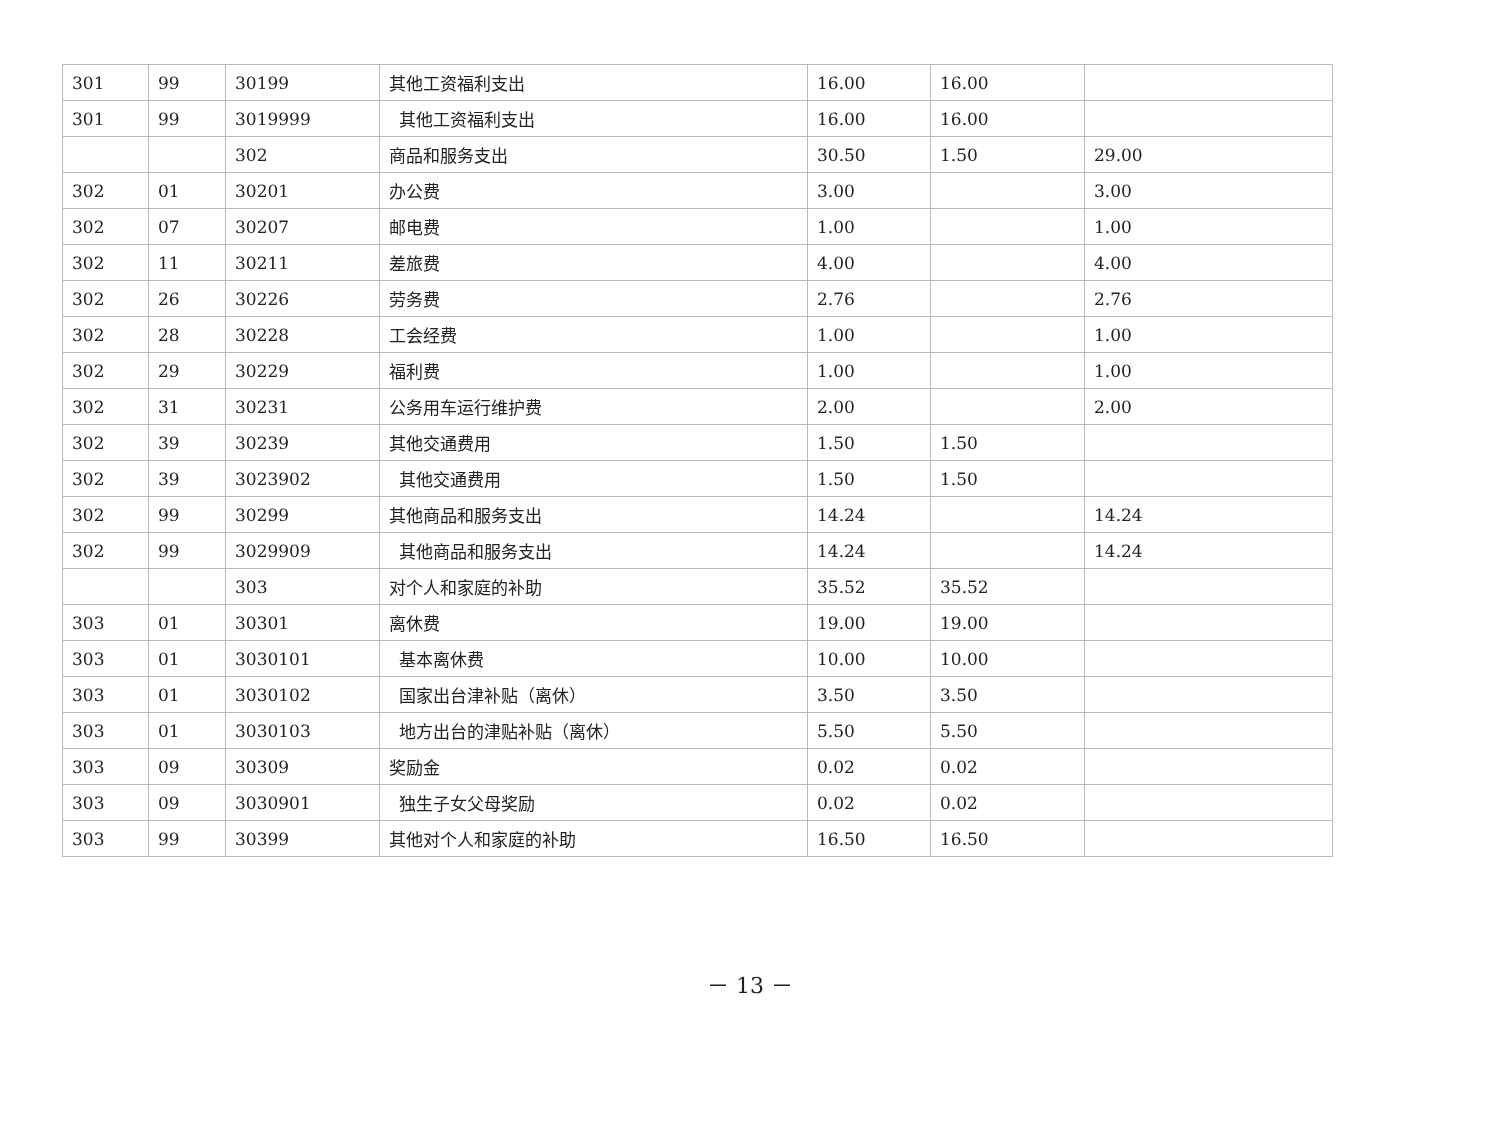| 301 | 99 | 30199 | 其他工资福利支出 | 16.00 | 16.00 | |
| 301 | 99 | 3019999 | 其他工资福利支出 | 16.00 | 16.00 | |
| | | 302 | 商品和服务支出 | 30.50 | 1.50 | 29.00 |
| 302 | 01 | 30201 | 办公费 | 3.00 | | 3.00 |
| 302 | 07 | 30207 | 邮电费 | 1.00 | | 1.00 |
| 302 | 11 | 30211 | 差旅费 | 4.00 | | 4.00 |
| 302 | 26 | 30226 | 劳务费 | 2.76 | | 2.76 |
| 302 | 28 | 30228 | 工会经费 | 1.00 | | 1.00 |
| 302 | 29 | 30229 | 福利费 | 1.00 | | 1.00 |
| 302 | 31 | 30231 | 公务用车运行维护费 | 2.00 | | 2.00 |
| 302 | 39 | 30239 | 其他交通费用 | 1.50 | 1.50 | |
| 302 | 39 | 3023902 | 其他交通费用 | 1.50 | 1.50 | |
| 302 | 99 | 30299 | 其他商品和服务支出 | 14.24 | | 14.24 |
| 302 | 99 | 3029909 | 其他商品和服务支出 | 14.24 | | 14.24 |
| | | 303 | 对个人和家庭的补助 | 35.52 | 35.52 | |
| 303 | 01 | 30301 | 离休费 | 19.00 | 19.00 | |
| 303 | 01 | 3030101 | 基本离休费 | 10.00 | 10.00 | |
| 303 | 01 | 3030102 | 国家出台津补贴（离休） | 3.50 | 3.50 | |
| 303 | 01 | 3030103 | 地方出台的津贴补贴（离休） | 5.50 | 5.50 | |
| 303 | 09 | 30309 | 奖励金 | 0.02 | 0.02 | |
| 303 | 09 | 3030901 | 独生子女父母奖励 | 0.02 | 0.02 | |
| 303 | 99 | 30399 | 其他对个人和家庭的补助 | 16.50 | 16.50 | |
－ 13 －